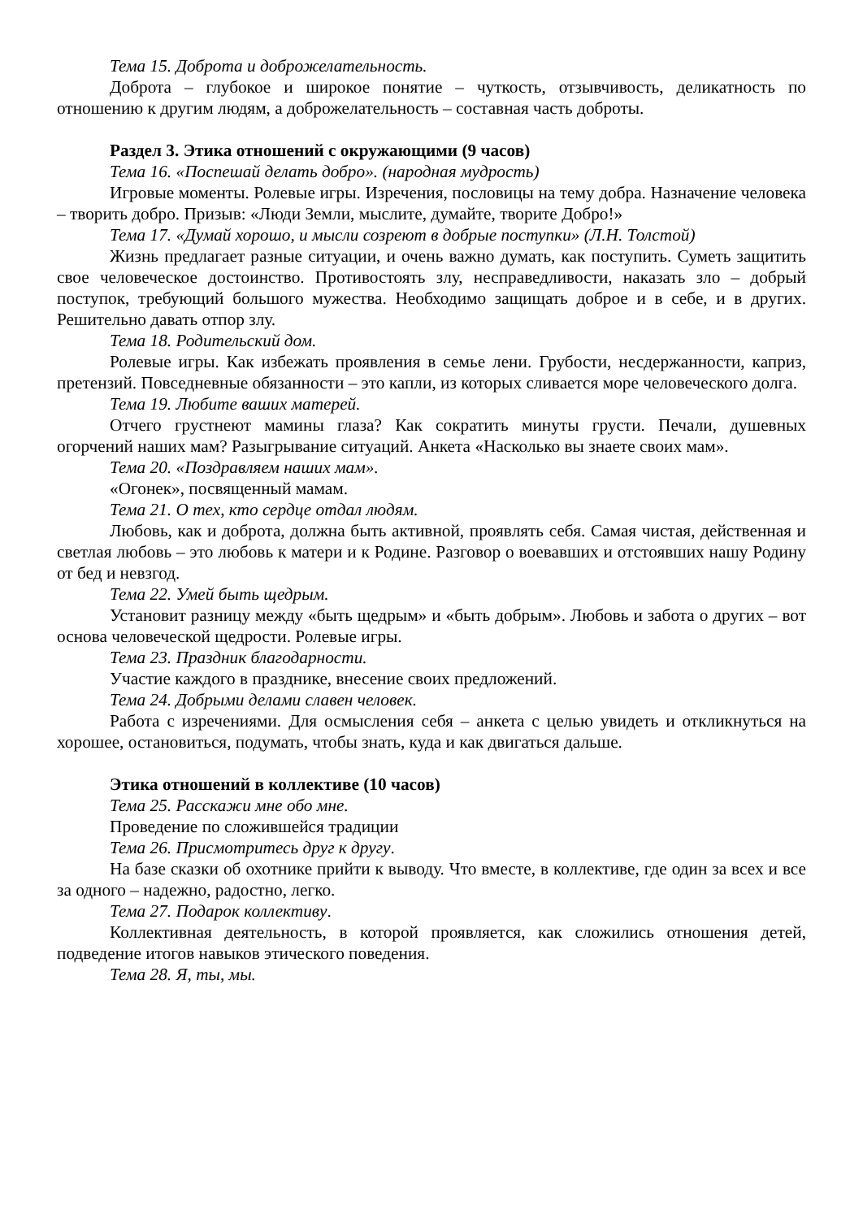Тема 15. Доброта и доброжелательность.
Доброта – глубокое и широкое понятие – чуткость, отзывчивость, деликатность по отношению к другим людям, а доброжелательность – составная часть доброты.
Раздел 3. Этика отношений с окружающими (9 часов)
Тема 16. «Поспешай делать добро». (народная мудрость)
Игровые моменты. Ролевые игры. Изречения, пословицы на тему добра. Назначение человека – творить добро. Призыв: «Люди Земли, мыслите, думайте, творите Добро!»
Тема 17. «Думай хорошо, и мысли созреют в добрые поступки» (Л.Н. Толстой)
Жизнь предлагает разные ситуации, и очень важно думать, как поступить. Суметь защитить свое человеческое достоинство. Противостоять злу, несправедливости, наказать зло – добрый поступок, требующий большого мужества. Необходимо защищать доброе и в себе, и в других. Решительно давать отпор злу.
Тема 18. Родительский дом.
Ролевые игры. Как избежать проявления в семье лени. Грубости, несдержанности, каприз, претензий. Повседневные обязанности – это капли, из которых сливается море человеческого долга.
Тема 19. Любите ваших матерей.
Отчего грустнеют мамины глаза? Как сократить минуты грусти. Печали, душевных огорчений наших мам? Разыгрывание ситуаций. Анкета «Насколько вы знаете своих мам».
Тема 20. «Поздравляем наших мам».
«Огонек», посвященный мамам.
Тема 21. О тех, кто сердце отдал людям.
Любовь, как и доброта, должна быть активной, проявлять себя. Самая чистая, действенная и светлая любовь – это любовь к матери и к Родине. Разговор о воевавших и отстоявших нашу Родину от бед и невзгод.
Тема 22. Умей быть щедрым.
Установит разницу между «быть щедрым» и «быть добрым». Любовь и забота о других – вот основа человеческой щедрости. Ролевые игры.
Тема 23. Праздник благодарности.
Участие каждого в празднике, внесение своих предложений.
Тема 24. Добрыми делами славен человек.
Работа с изречениями. Для осмысления себя – анкета с целью увидеть и откликнуться на хорошее, остановиться, подумать, чтобы знать, куда и как двигаться дальше.
Этика отношений в коллективе (10 часов)
Тема 25. Расскажи мне обо мне.
Проведение по сложившейся традиции
Тема 26. Присмотритесь друг к другу.
На базе сказки об охотнике прийти к выводу. Что вместе, в коллективе, где один за всех и все за одного – надежно, радостно, легко.
Тема 27. Подарок коллективу.
Коллективная деятельность, в которой проявляется, как сложились отношения детей, подведение итогов навыков этического поведения.
Тема 28. Я, ты, мы.